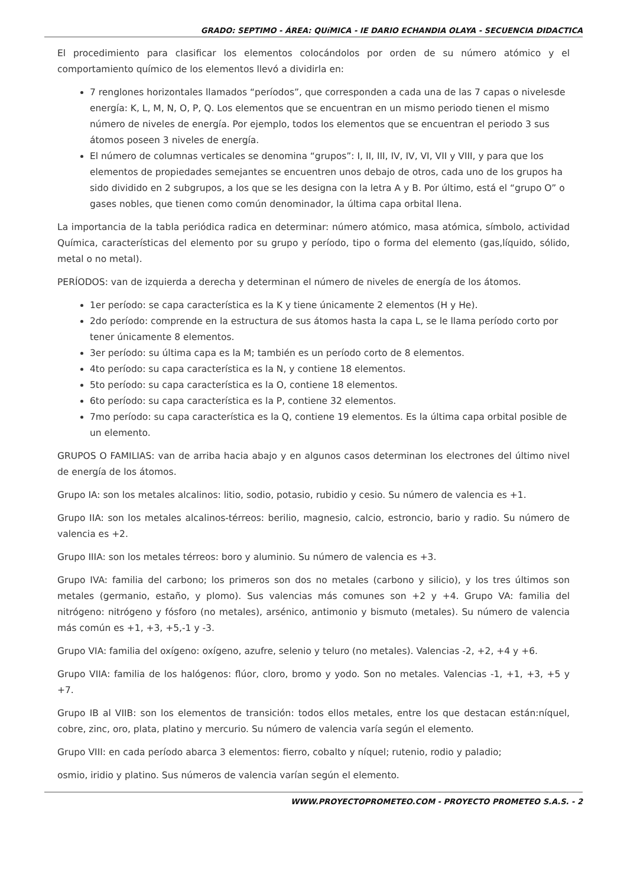GRADO: SEPTIMO - ÁREA: QUíMICA - IE DARIO ECHANDIA OLAYA - SECUENCIA DIDACTICA
El procedimiento para clasificar los elementos colocándolos por orden de su número atómico y el comportamiento químico de los elementos llevó a dividirla en:
7 renglones horizontales llamados “períodos”, que corresponden a cada una de las 7 capas o nivelesde energía: K, L, M, N, O, P, Q. Los elementos que se encuentran en un mismo periodo tienen el mismo número de niveles de energía. Por ejemplo, todos los elementos que se encuentran el periodo 3 sus átomos poseen 3 niveles de energía.
El número de columnas verticales se denomina “grupos”: I, II, III, IV, IV, VI, VII y VIII, y para que los elementos de propiedades semejantes se encuentren unos debajo de otros, cada uno de los grupos ha sido dividido en 2 subgrupos, a los que se les designa con la letra A y B. Por último, está el “grupo O” o gases nobles, que tienen como común denominador, la última capa orbital llena.
La importancia de la tabla periódica radica en determinar: número atómico, masa atómica, símbolo, actividad Química, características del elemento por su grupo y período, tipo o forma del elemento (gas,líquido, sólido, metal o no metal).
PERÍODOS: van de izquierda a derecha y determinan el número de niveles de energía de los átomos.
1er período: se capa característica es la K y tiene únicamente 2 elementos (H y He).
2do período: comprende en la estructura de sus átomos hasta la capa L, se le llama período corto por tener únicamente 8 elementos.
3er período: su última capa es la M; también es un período corto de 8 elementos.
4to período: su capa característica es la N, y contiene 18 elementos.
5to período: su capa característica es la O, contiene 18 elementos.
6to período: su capa característica es la P, contiene 32 elementos.
7mo período: su capa característica es la Q, contiene 19 elementos. Es la última capa orbital posible de un elemento.
GRUPOS O FAMILIAS: van de arriba hacia abajo y en algunos casos determinan los electrones del último nivel de energía de los átomos.
Grupo IA: son los metales alcalinos: litio, sodio, potasio, rubidio y cesio. Su número de valencia es +1.
Grupo IIA: son los metales alcalinos-térreos: berilio, magnesio, calcio, estroncio, bario y radio. Su número de valencia es +2.
Grupo IIIA: son los metales térreos: boro y aluminio. Su número de valencia es +3.
Grupo IVA: familia del carbono; los primeros son dos no metales (carbono y silicio), y los tres últimos son metales (germanio, estaño, y plomo). Sus valencias más comunes son +2 y +4. Grupo VA: familia del nitrógeno: nitrógeno y fósforo (no metales), arsénico, antimonio y bismuto (metales). Su número de valencia más común es +1, +3, +5,-1 y -3.
Grupo VIA: familia del oxígeno: oxígeno, azufre, selenio y teluro (no metales). Valencias -2, +2, +4 y +6.
Grupo VIIA: familia de los halógenos: flúor, cloro, bromo y yodo. Son no metales. Valencias -1, +1, +3, +5 y +7.
Grupo IB al VIIB: son los elementos de transición: todos ellos metales, entre los que destacan están:níquel, cobre, zinc, oro, plata, platino y mercurio. Su número de valencia varía según el elemento.
Grupo VIII: en cada período abarca 3 elementos: fierro, cobalto y níquel; rutenio, rodio y paladio;
osmio, iridio y platino. Sus números de valencia varían según el elemento.
WWW.PROYECTOPROMETEO.COM - PROYECTO PROMETEO S.A.S. - 2